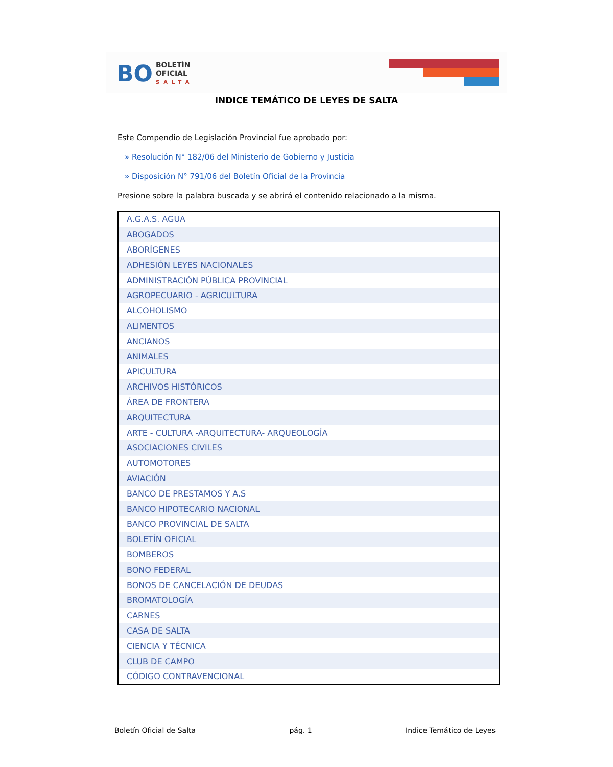BO
BOLETÍN
OFICIAL
SALTA
INDICE TEMÁTICO DE LEYES DE SALTA
Este Compendio de Legislación Provincial fue aprobado por:
» Resolución N° 182/06 del Ministerio de Gobierno y Justicia
» Disposición N° 791/06 del Boletín Oficial de la Provincia
Presione sobre la palabra buscada y se abrirá el contenido relacionado a la misma.
| A.G.A.S. AGUA |
| ABOGADOS |
| ABORÍGENES |
| ADHESIÓN LEYES NACIONALES |
| ADMINISTRACIÓN PÚBLICA PROVINCIAL |
| AGROPECUARIO - AGRICULTURA |
| ALCOHOLISMO |
| ALIMENTOS |
| ANCIANOS |
| ANIMALES |
| APICULTURA |
| ARCHIVOS HISTÓRICOS |
| ÁREA DE FRONTERA |
| ARQUITECTURA |
| ARTE - CULTURA -ARQUITECTURA- ARQUEOLOGÍA |
| ASOCIACIONES CIVILES |
| AUTOMOTORES |
| AVIACIÓN |
| BANCO DE PRESTAMOS Y A.S |
| BANCO HIPOTECARIO NACIONAL |
| BANCO PROVINCIAL DE SALTA |
| BOLETÍN OFICIAL |
| BOMBEROS |
| BONO FEDERAL |
| BONOS DE CANCELACIÓN DE DEUDAS |
| BROMATOLOGÍA |
| CARNES |
| CASA DE SALTA |
| CIENCIA Y TÉCNICA |
| CLUB DE CAMPO |
| CÓDIGO CONTRAVENCIONAL |
Boletín Oficial de Salta pág. 1 Indice Temático de Leyes